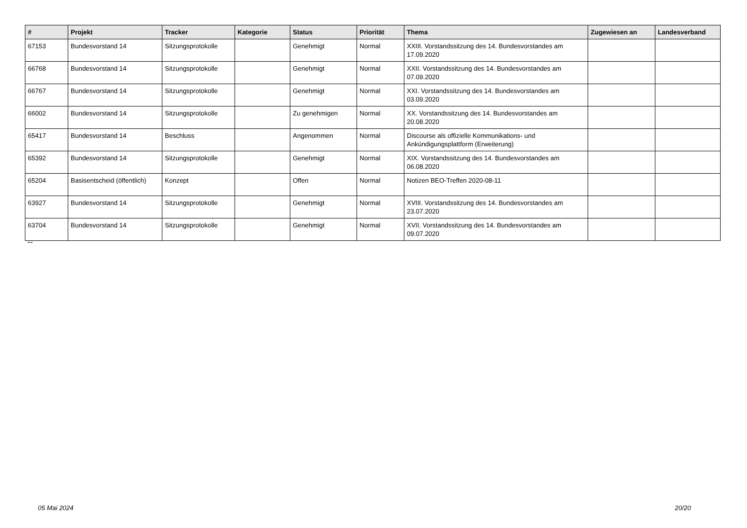| # | Projekt | Tracker | Kategorie | Status | Priorität | Thema | Zugewiesen an | Landesverband |
| --- | --- | --- | --- | --- | --- | --- | --- | --- |
| 67153 | Bundesvorstand 14 | Sitzungsprotokolle | | Genehmigt | Normal | XXIII. Vorstandssitzung des 14. Bundesvorstandes am 17.09.2020 | | |
| 66768 | Bundesvorstand 14 | Sitzungsprotokolle | | Genehmigt | Normal | XXII. Vorstandssitzung des 14. Bundesvorstandes am 07.09.2020 | | |
| 66767 | Bundesvorstand 14 | Sitzungsprotokolle | | Genehmigt | Normal | XXI. Vorstandssitzung des 14. Bundesvorstandes am 03.09.2020 | | |
| 66002 | Bundesvorstand 14 | Sitzungsprotokolle | | Zu genehmigen | Normal | XX. Vorstandssitzung des 14. Bundesvorstandes am 20.08.2020 | | |
| 65417 | Bundesvorstand 14 | Beschluss | | Angenommen | Normal | Discourse als offizielle Kommunikations- und Ankündigungsplattform (Erweiterung) | | |
| 65392 | Bundesvorstand 14 | Sitzungsprotokolle | | Genehmigt | Normal | XIX. Vorstandssitzung des 14. Bundesvorstandes am 06.08.2020 | | |
| 65204 | Basisentscheid (öffentlich) | Konzept | | Offen | Normal | Notizen BEO-Treffen 2020-08-11 | | |
| 63927 | Bundesvorstand 14 | Sitzungsprotokolle | | Genehmigt | Normal | XVIII. Vorstandssitzung des 14. Bundesvorstandes am 23.07.2020 | | |
| 63704 | Bundesvorstand 14 | Sitzungsprotokolle | | Genehmigt | Normal | XVII. Vorstandssitzung des 14. Bundesvorstandes am 09.07.2020 | | |
...
05 Mai 2024 20/20